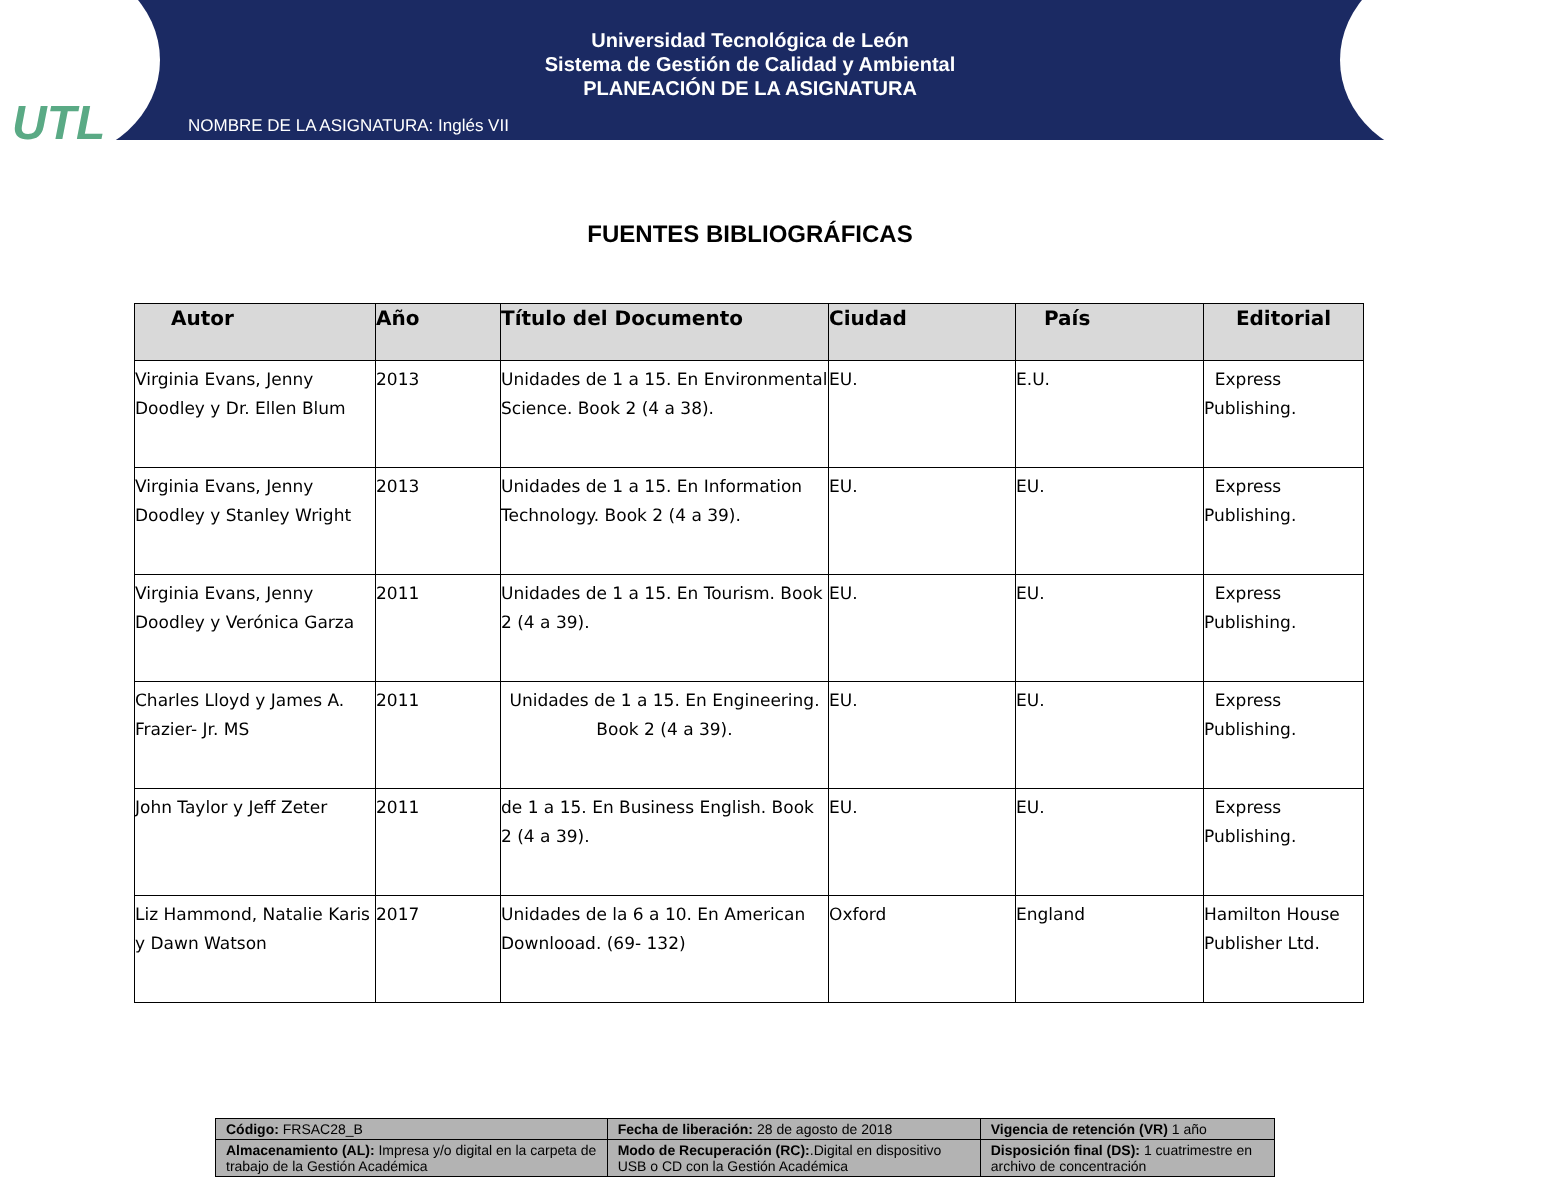UTL
Universidad Tecnológica de León
Sistema de Gestión de Calidad y Ambiental
PLANEACIÓN DE LA ASIGNATURA
NOMBRE DE LA ASIGNATURA: Inglés VII
FUENTES BIBLIOGRÁFICAS
| Autor | Año | Título del Documento | Ciudad | País | Editorial |
| --- | --- | --- | --- | --- | --- |
| Virginia Evans, Jenny Doodley y Dr. Ellen Blum | 2013 | Unidades de 1 a 15. En Environmental Science. Book 2 (4 a 38). | EU. | E.U. | Express Publishing. |
| Virginia Evans, Jenny Doodley y Stanley Wright | 2013 | Unidades de 1 a 15. En Information Technology. Book 2 (4 a 39). | EU. | EU. | Express Publishing. |
| Virginia Evans, Jenny Doodley y Verónica Garza | 2011 | Unidades de 1 a 15. En Tourism. Book 2 (4 a 39). | EU. | EU. | Express Publishing. |
| Charles Lloyd y James A. Frazier- Jr. MS | 2011 | Unidades de 1 a 15. En Engineering. Book 2 (4 a 39). | EU. | EU. | Express Publishing. |
| John Taylor y Jeff Zeter | 2011 | de 1 a 15. En Business English. Book 2 (4 a 39). | EU. | EU. | Express Publishing. |
| Liz Hammond, Natalie Karis y Dawn Watson | 2017 | Unidades de la 6 a 10. En American Downlooad. (69- 132) | Oxford | England | Hamilton House Publisher Ltd. |
| Código: FRSAC28_B | Fecha de liberación: 28 de agosto de 2018 | Vigencia de retención (VR) 1 año |
| Almacenamiento (AL): Impresa y/o digital en la carpeta de trabajo de la Gestión Académica | Modo de Recuperación (RC): .Digital en dispositivo USB o CD con la Gestión Académica | Disposición final (DS): 1 cuatrimestre en archivo de concentración |